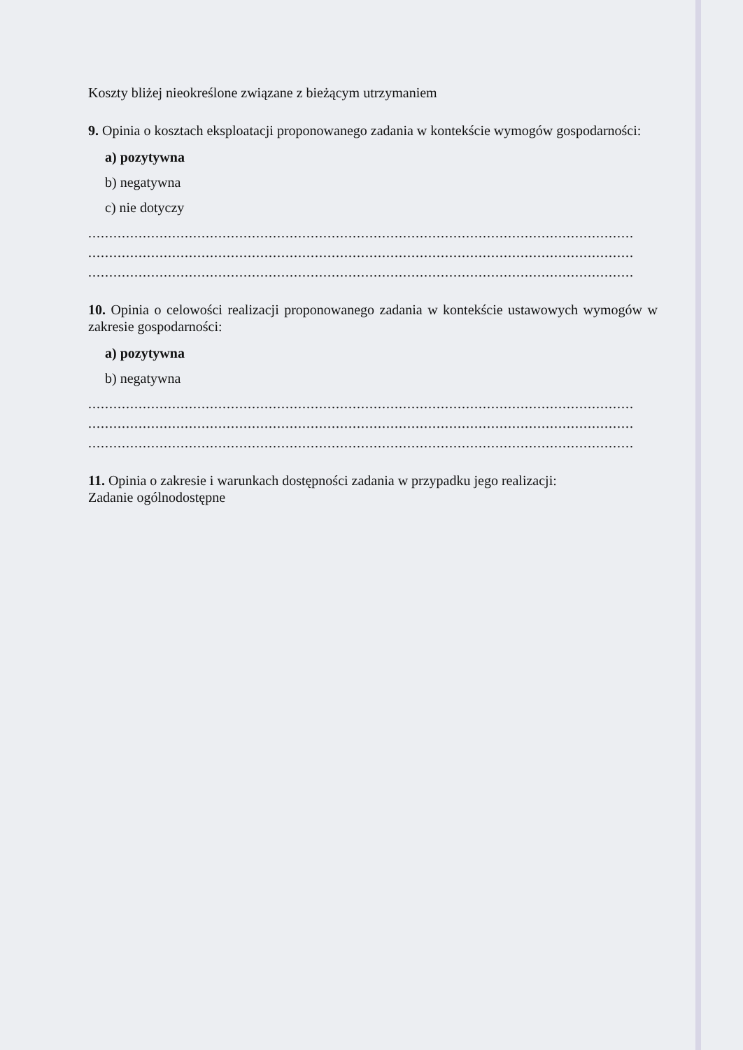Koszty bliżej nieokreślone związane z bieżącym utrzymaniem
9. Opinia o kosztach eksploatacji proponowanego zadania w kontekście wymogów gospodarności:
a) pozytywna
b) negatywna
c) nie dotyczy
..................................................................................................................................
..................................................................................................................................
..................................................................................................................................
10. Opinia o celowości realizacji proponowanego zadania w kontekście ustawowych wymogów w zakresie gospodarności:
a) pozytywna
b) negatywna
..................................................................................................................................
..................................................................................................................................
..................................................................................................................................
11. Opinia o zakresie i warunkach dostępności zadania w przypadku jego realizacji:
Zadanie ogólnodostępne